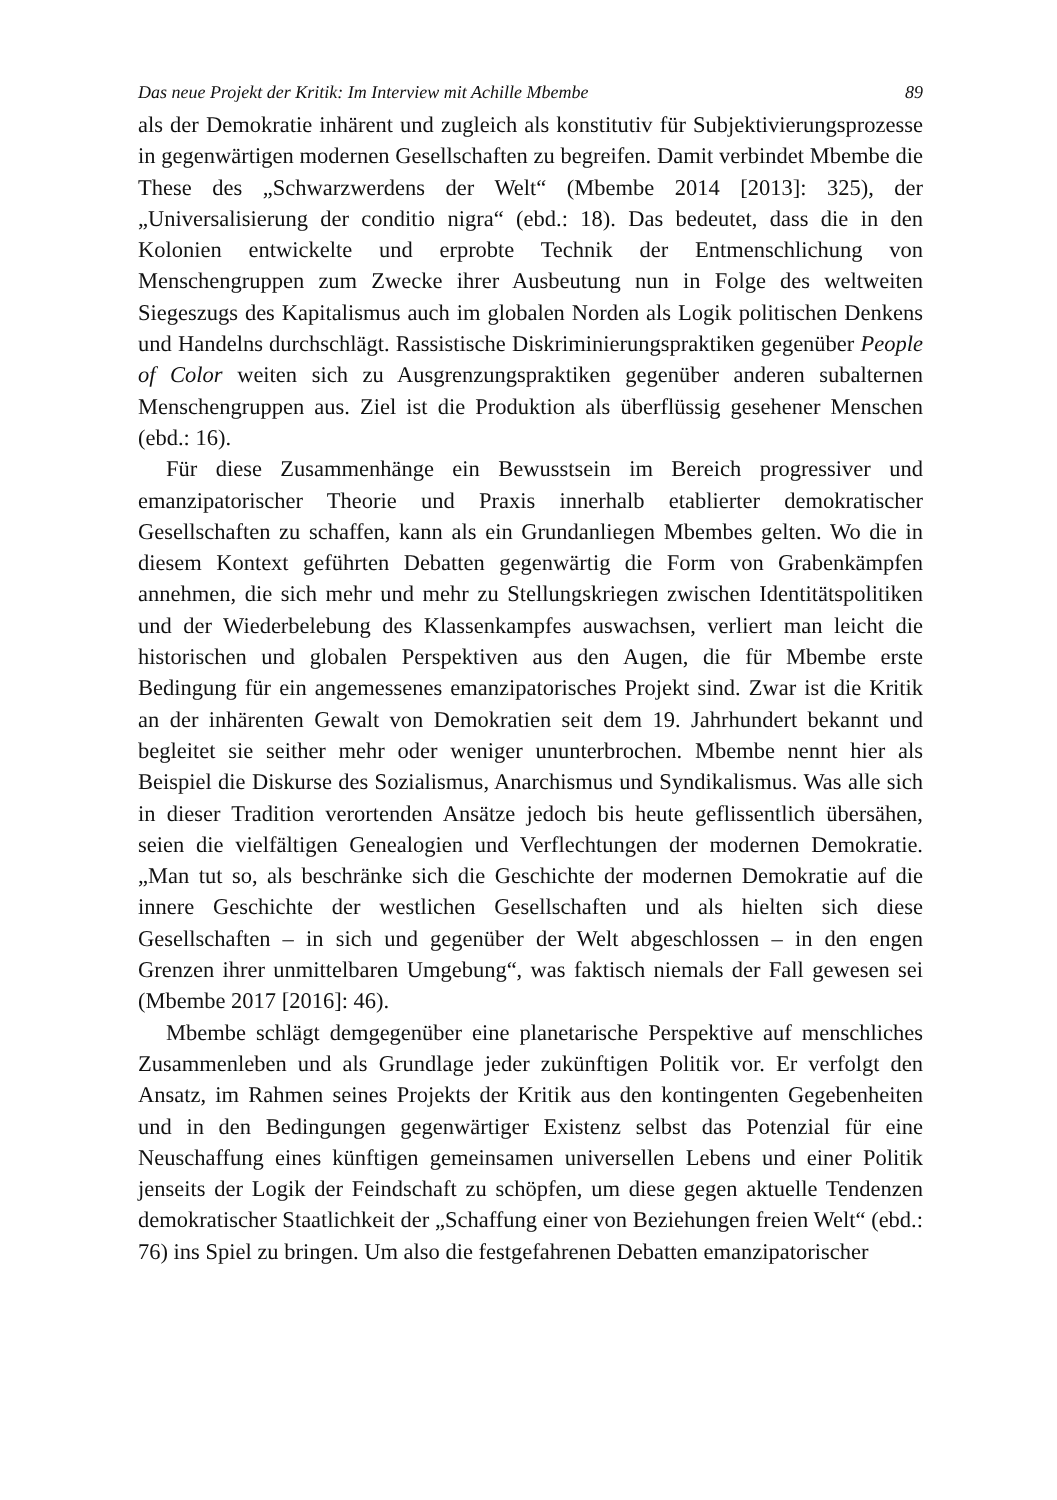Das neue Projekt der Kritik: Im Interview mit Achille Mbembe 89
als der Demokratie inhärent und zugleich als konstitutiv für Subjektivierungsprozesse in gegenwärtigen modernen Gesellschaften zu begreifen. Damit verbindet Mbembe die These des „Schwarzwerdens der Welt“ (Mbembe 2014 [2013]: 325), der „Universalisierung der conditio nigra“ (ebd.: 18). Das bedeutet, dass die in den Kolonien entwickelte und erprobte Technik der Entmenschlichung von Menschengruppen zum Zwecke ihrer Ausbeutung nun in Folge des weltweiten Siegeszugs des Kapitalismus auch im globalen Norden als Logik politischen Denkens und Handelns durchschlägt. Rassistische Diskriminierungspraktiken gegenüber People of Color weiten sich zu Ausgrenzungspraktiken gegenüber anderen subalternen Menschengruppen aus. Ziel ist die Produktion als überflüssig gesehener Menschen (ebd.: 16).
Für diese Zusammenhänge ein Bewusstsein im Bereich progressiver und emanzipatorischer Theorie und Praxis innerhalb etablierter demokratischer Gesellschaften zu schaffen, kann als ein Grundanliegen Mbembes gelten. Wo die in diesem Kontext geführten Debatten gegenwärtig die Form von Grabenkämpfen annehmen, die sich mehr und mehr zu Stellungskriegen zwischen Identitätspolitiken und der Wiederbelebung des Klassenkampfes auswachsen, verliert man leicht die historischen und globalen Perspektiven aus den Augen, die für Mbembe erste Bedingung für ein angemessenes emanzipatorisches Projekt sind. Zwar ist die Kritik an der inhärenten Gewalt von Demokratien seit dem 19. Jahrhundert bekannt und begleitet sie seither mehr oder weniger ununterbrochen. Mbembe nennt hier als Beispiel die Diskurse des Sozialismus, Anarchismus und Syndikalismus. Was alle sich in dieser Tradition verortenden Ansätze jedoch bis heute geflissentlich übersähen, seien die vielfältigen Genealogien und Verflechtungen der modernen Demokratie. „Man tut so, als beschränke sich die Geschichte der modernen Demokratie auf die innere Geschichte der westlichen Gesellschaften und als hielten sich diese Gesellschaften – in sich und gegenüber der Welt abgeschlossen – in den engen Grenzen ihrer unmittelbaren Umgebung“, was faktisch niemals der Fall gewesen sei (Mbembe 2017 [2016]: 46).
Mbembe schlägt demgegenüber eine planetarische Perspektive auf menschliches Zusammenleben und als Grundlage jeder zukünftigen Politik vor. Er verfolgt den Ansatz, im Rahmen seines Projekts der Kritik aus den kontingenten Gegebenheiten und in den Bedingungen gegenwärtiger Existenz selbst das Potenzial für eine Neuschaffung eines künftigen gemeinsamen universellen Lebens und einer Politik jenseits der Logik der Feindschaft zu schöpfen, um diese gegen aktuelle Tendenzen demokratischer Staatlichkeit der „Schaffung einer von Beziehungen freien Welt“ (ebd.: 76) ins Spiel zu bringen. Um also die festgefahrenen Debatten emanzipatorischer